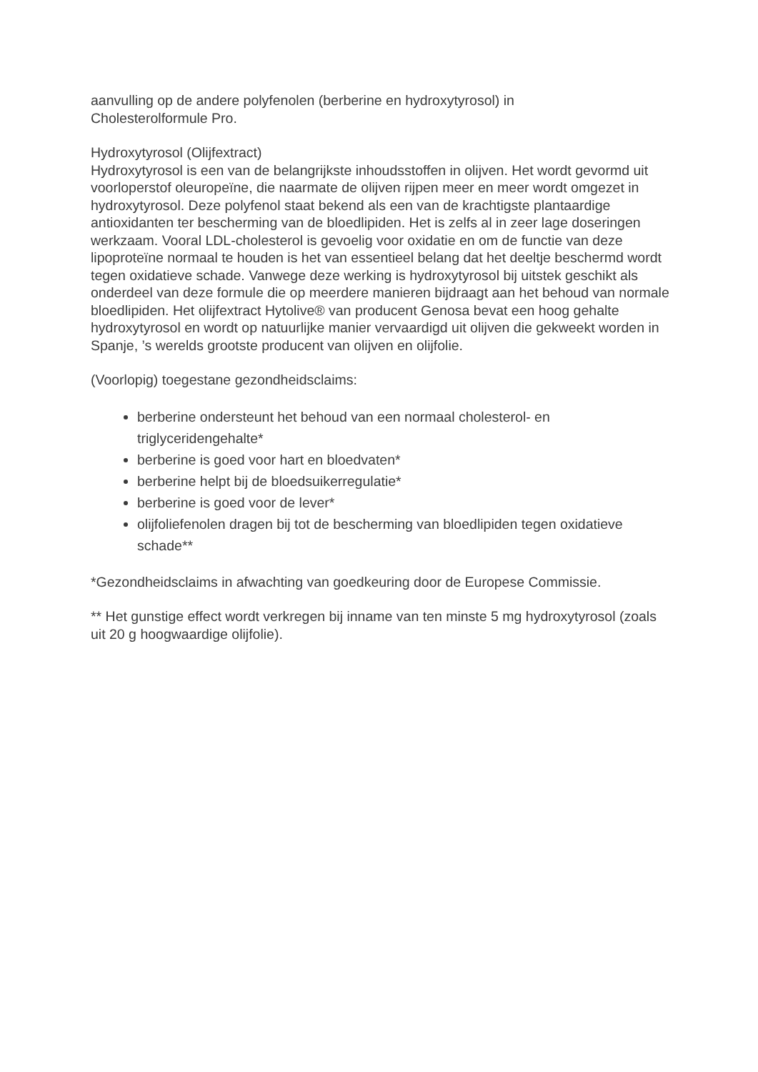aanvulling op de andere polyfenolen (berberine en hydroxytyrosol) in
Cholesterolformule Pro.
Hydroxytyrosol (Olijfextract)
Hydroxytyrosol is een van de belangrijkste inhoudsstoffen in olijven. Het wordt gevormd uit voorloperstof oleuropeïne, die naarmate de olijven rijpen meer en meer wordt omgezet in hydroxytyrosol. Deze polyfenol staat bekend als een van de krachtigste plantaardige antioxidanten ter bescherming van de bloedlipiden. Het is zelfs al in zeer lage doseringen werkzaam. Vooral LDL-cholesterol is gevoelig voor oxidatie en om de functie van deze lipoproteïne normaal te houden is het van essentieel belang dat het deeltje beschermd wordt tegen oxidatieve schade. Vanwege deze werking is hydroxytyrosol bij uitstek geschikt als onderdeel van deze formule die op meerdere manieren bijdraagt aan het behoud van normale bloedlipiden. Het olijfextract Hytolive® van producent Genosa bevat een hoog gehalte hydroxytyrosol en wordt op natuurlijke manier vervaardigd uit olijven die gekweekt worden in Spanje, ’s werelds grootste producent van olijven en olijfolie.
(Voorlopig) toegestane gezondheidsclaims:
berberine ondersteunt het behoud van een normaal cholesterol- en triglyceridengehalte*
berberine is goed voor hart en bloedvaten*
berberine helpt bij de bloedsuikerregulatie*
berberine is goed voor de lever*
olijfoliefenolen dragen bij tot de bescherming van bloedlipiden tegen oxidatieve schade**
*Gezondheidsclaims in afwachting van goedkeuring door de Europese Commissie.
** Het gunstige effect wordt verkregen bij inname van ten minste 5 mg hydroxytyrosol (zoals uit 20 g hoogwaardige olijfolie).